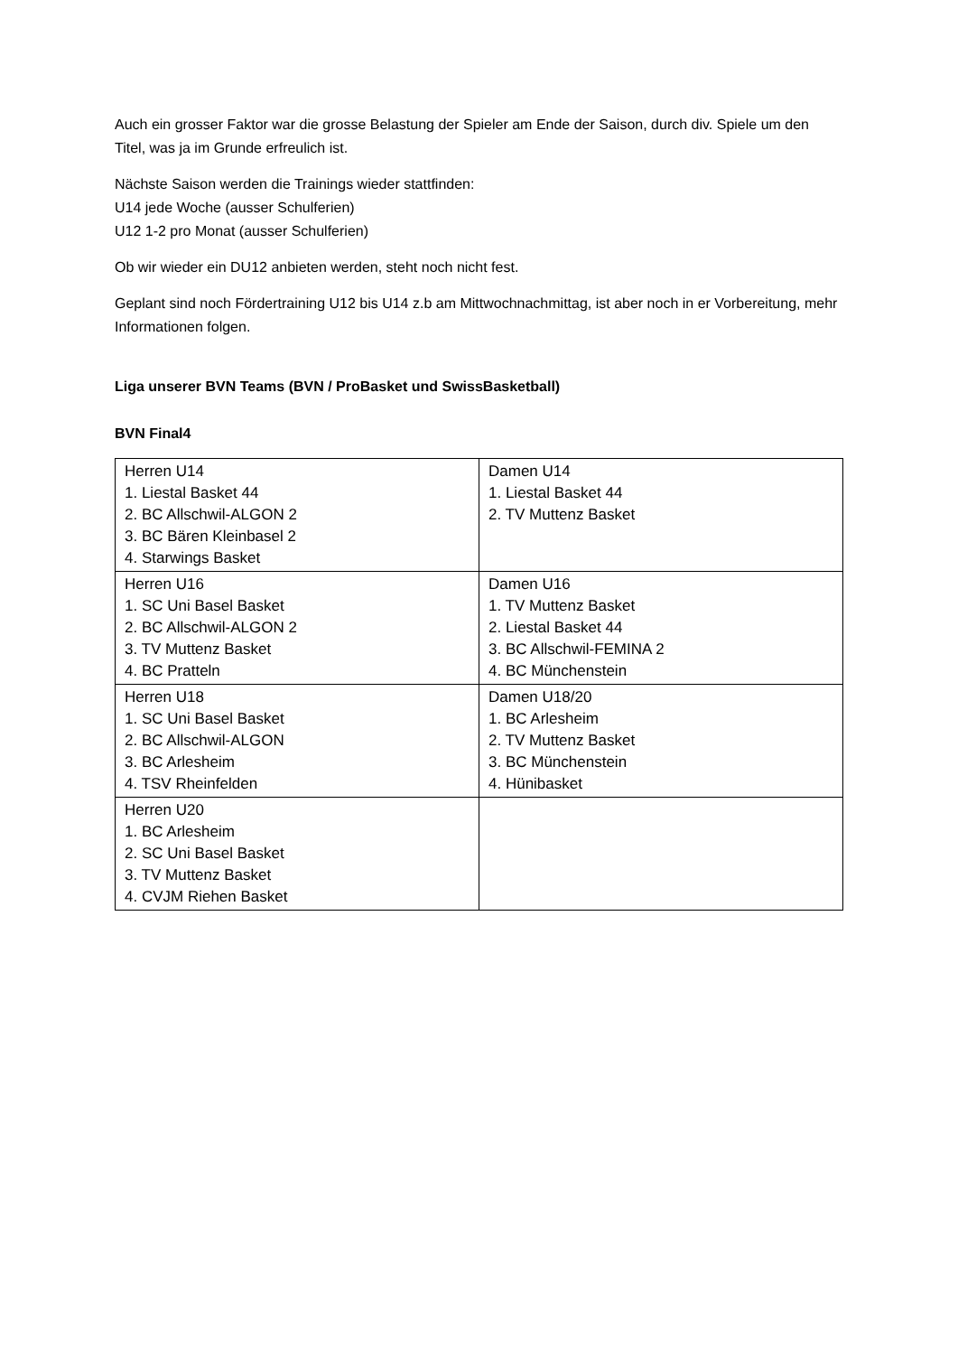Auch ein grosser Faktor war die grosse Belastung der Spieler am Ende der Saison, durch div. Spiele um den Titel, was ja im Grunde erfreulich ist.
Nächste Saison werden die Trainings wieder stattfinden:
U14 jede Woche (ausser Schulferien)
U12 1-2 pro Monat (ausser Schulferien)
Ob wir wieder ein DU12 anbieten werden, steht noch nicht fest.
Geplant sind noch Fördertraining U12 bis U14 z.b am Mittwochnachmittag, ist aber noch in er Vorbereitung, mehr Informationen folgen.
Liga unserer BVN Teams (BVN / ProBasket und SwissBasketball)
BVN Final4
| Herren U14 1. Liestal Basket 44 2. BC Allschwil-ALGON 2 3. BC Bären Kleinbasel 2 4. Starwings Basket | Damen U14 1. Liestal Basket 44 2. TV Muttenz Basket |
| Herren U16 1. SC Uni Basel Basket 2. BC Allschwil-ALGON 2 3. TV Muttenz Basket 4. BC Pratteln | Damen U16 1. TV Muttenz Basket 2. Liestal Basket 44 3. BC Allschwil-FEMINA 2 4. BC Münchenstein |
| Herren U18 1. SC Uni Basel Basket 2. BC Allschwil-ALGON 3. BC Arlesheim 4. TSV Rheinfelden | Damen U18/20 1. BC Arlesheim 2. TV Muttenz Basket 3. BC Münchenstein 4. Hünibasket |
| Herren U20 1. BC Arlesheim 2. SC Uni Basel Basket 3. TV Muttenz Basket 4. CVJM Riehen Basket | |